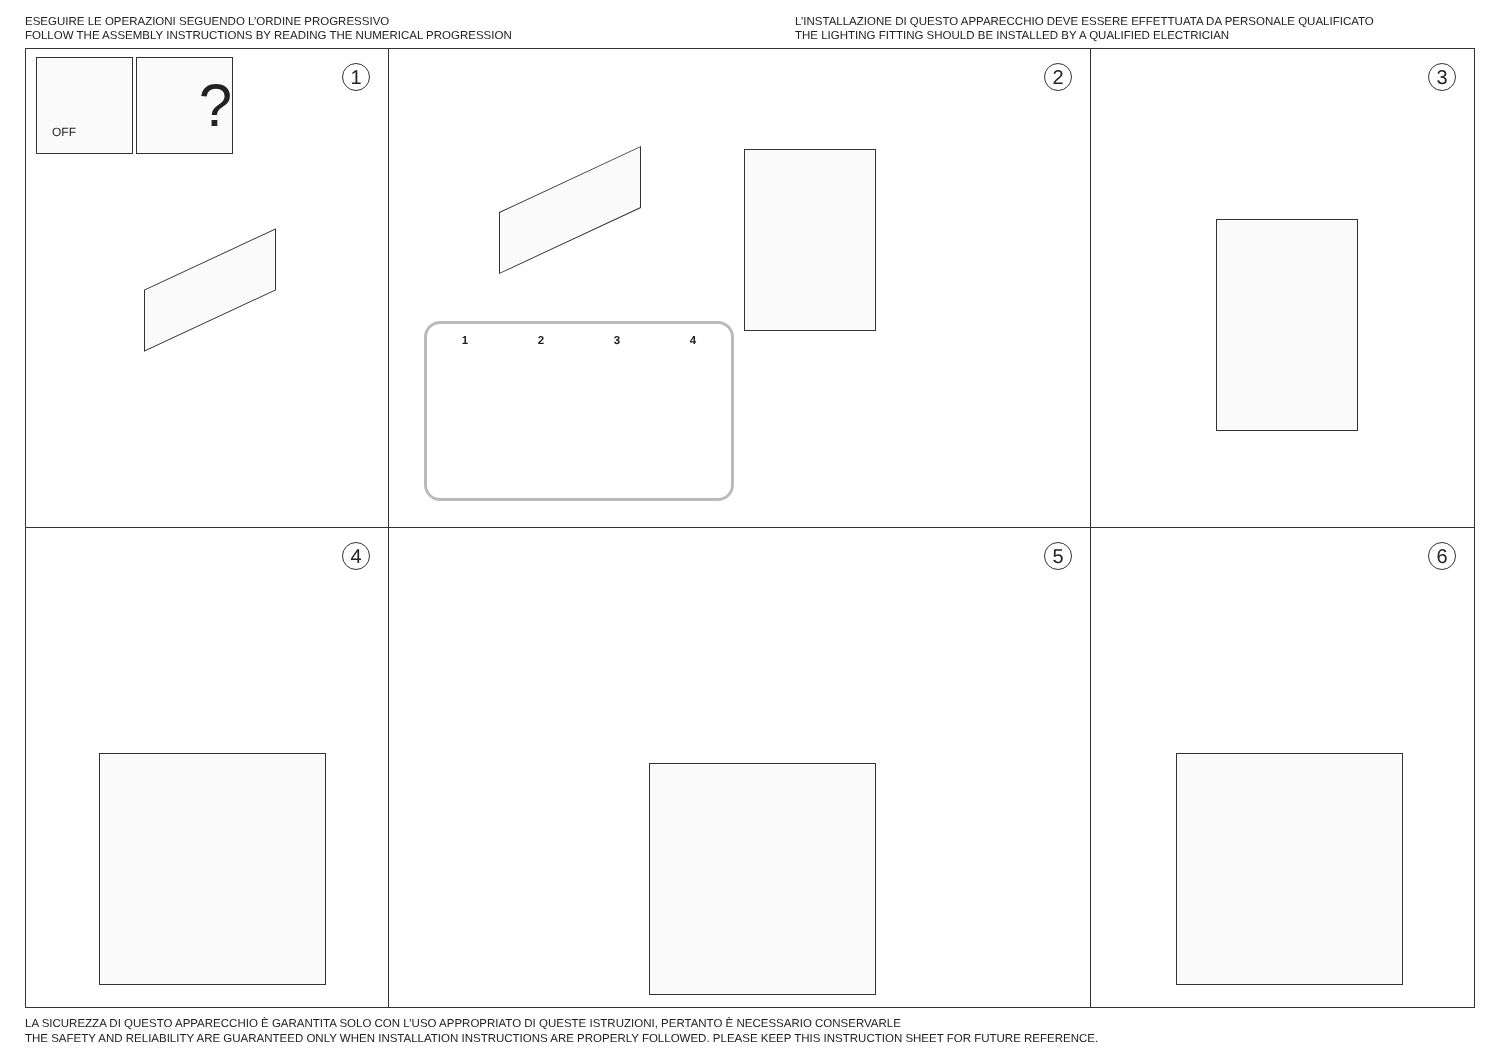ESEGUIRE LE OPERAZIONI SEGUENDO L’ORDINE PROGRESSIVO
FOLLOW THE ASSEMBLY INSTRUCTIONS BY READING THE NUMERICAL PROGRESSION
L’INSTALLAZIONE DI QUESTO APPARECCHIO DEVE ESSERE EFFETTUATA DA PERSONALE QUALIFICATO
THE LIGHTING FITTING SHOULD BE INSTALLED BY A QUALIFIED ELECTRICIAN
1 OFF ?
2
1 2 3 4
3
4
5
6
LA SICUREZZA DI QUESTO APPARECCHIO È GARANTITA SOLO CON L’USO APPROPRIATO DI QUESTE ISTRUZIONI, PERTANTO È NECESSARIO CONSERVARLE
THE SAFETY AND RELIABILITY ARE GUARANTEED ONLY WHEN INSTALLATION INSTRUCTIONS ARE PROPERLY FOLLOWED. PLEASE KEEP THIS INSTRUCTION SHEET FOR FUTURE REFERENCE.